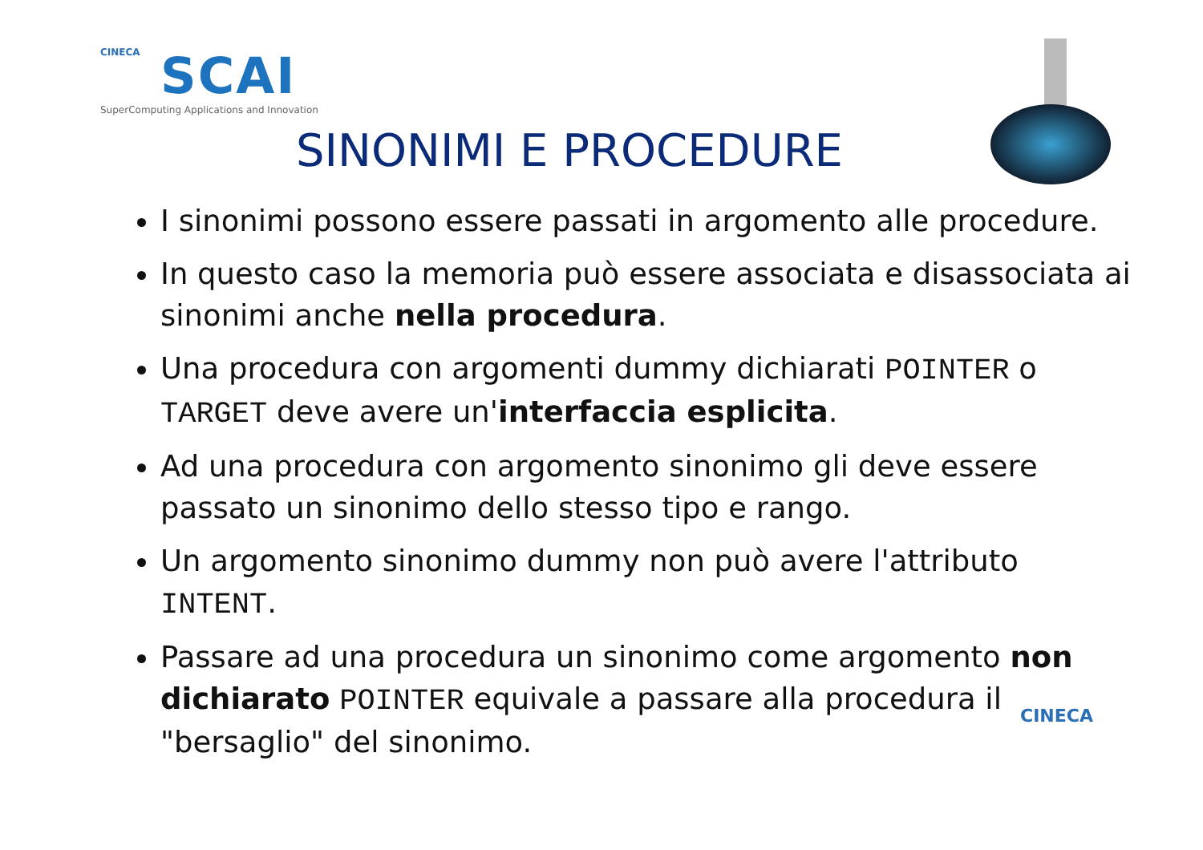CINECA
SCAI
SuperComputing Applications and Innovation
SINONIMI E PROCEDURE
I sinonimi possono essere passati in argomento alle procedure.
In questo caso la memoria può essere associata e disassociata ai sinonimi anche nella procedura.
Una procedura con argomenti dummy dichiarati POINTER o TARGET deve avere un'interfaccia esplicita.
Ad una procedura con argomento sinonimo gli deve essere passato un sinonimo dello stesso tipo e rango.
Un argomento sinonimo dummy non può avere l'attributo INTENT.
Passare ad una procedura un sinonimo come argomento non dichiarato POINTER equivale a passare alla procedura il "bersaglio" del sinonimo.
CINECA